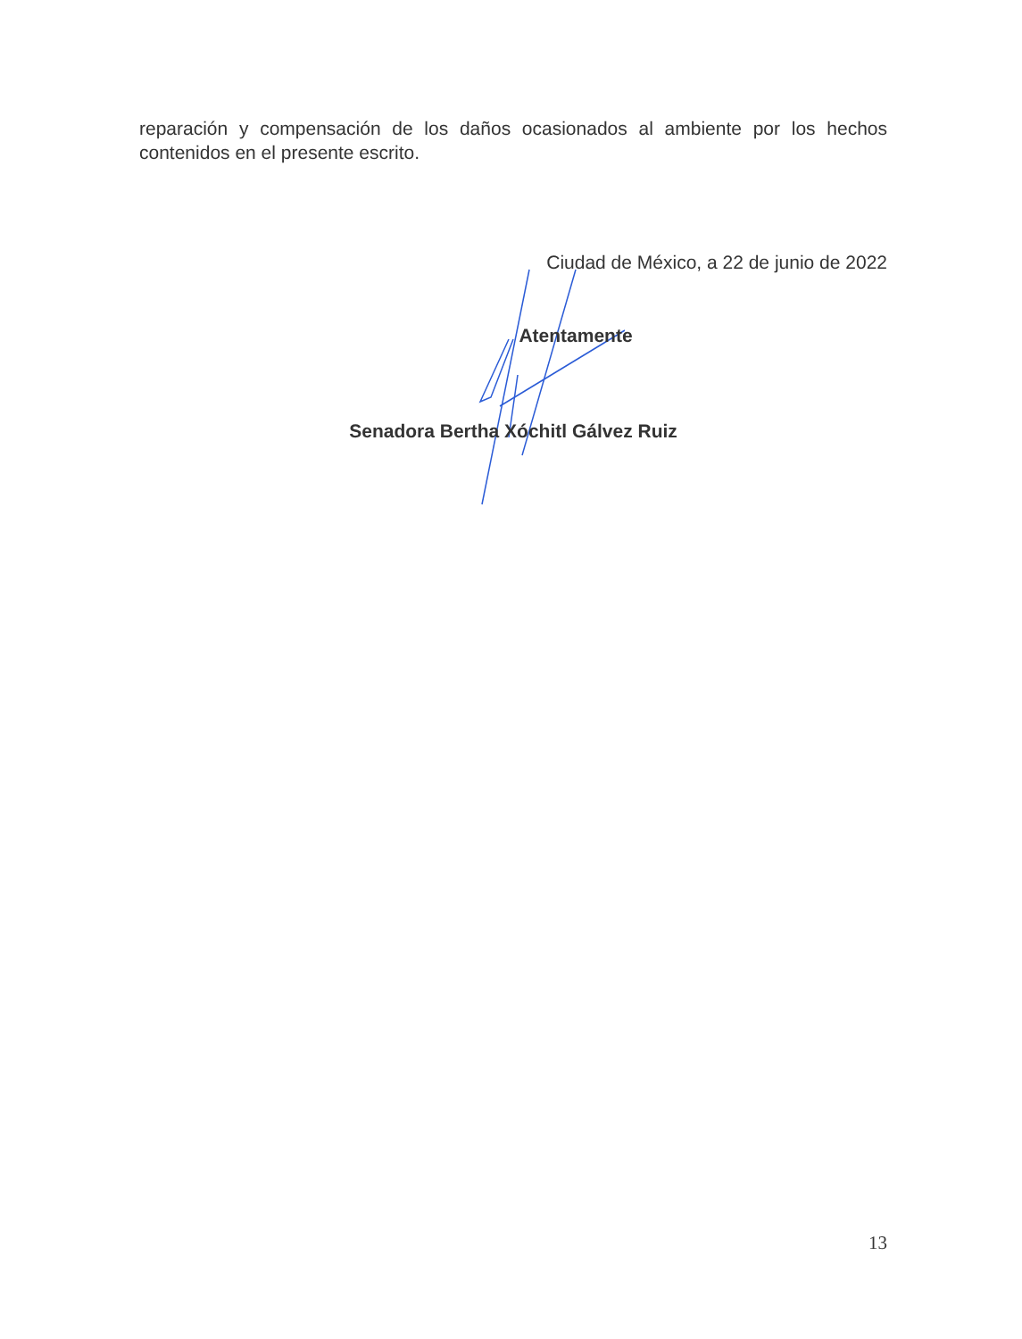reparación y compensación de los daños ocasionados al ambiente por los hechos contenidos en el presente escrito.
Ciudad de México, a 22 de junio de 2022
Atentamente
Senadora Bertha Xóchitl Gálvez Ruiz
13